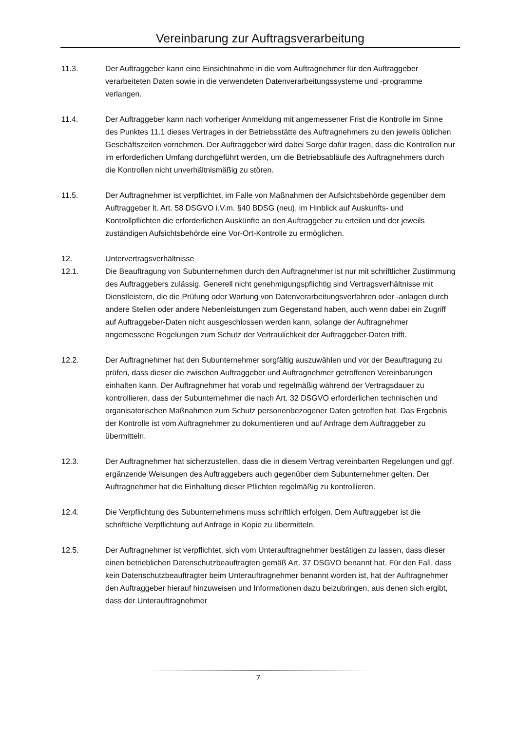Vereinbarung zur Auftragsverarbeitung
11.3. Der Auftraggeber kann eine Einsichtnahme in die vom Auftragnehmer für den Auftraggeber verarbeiteten Daten sowie in die verwendeten Datenverarbeitungssysteme und -programme verlangen.
11.4. Der Auftraggeber kann nach vorheriger Anmeldung mit angemessener Frist die Kontrolle im Sinne des Punktes 11.1 dieses Vertrages in der Betriebsstätte des Auftragnehmers zu den jeweils üblichen Geschäftszeiten vornehmen. Der Auftraggeber wird dabei Sorge dafür tragen, dass die Kontrollen nur im erforderlichen Umfang durchgeführt werden, um die Betriebsabläufe des Auftragnehmers durch die Kontrollen nicht unverhältnismäßig zu stören.
11.5. Der Auftragnehmer ist verpflichtet, im Falle von Maßnahmen der Aufsichtsbehörde gegenüber dem Auftraggeber lt. Art. 58 DSGVO i.V.m. §40 BDSG (neu), im Hinblick auf Auskunfts- und Kontrollpflichten die erforderlichen Auskünfte an den Auftraggeber zu erteilen und der jeweils zuständigen Aufsichtsbehörde eine Vor-Ort-Kontrolle zu ermöglichen.
12. Untervertragsverhältnisse
12.1. Die Beauftragung von Subunternehmen durch den Auftragnehmer ist nur mit schriftlicher Zustimmung des Auftraggebers zulässig. Generell nicht genehmigungspflichtig sind Vertragsverhältnisse mit Dienstleistern, die die Prüfung oder Wartung von Datenverarbeitungsverfahren oder -anlagen durch andere Stellen oder andere Nebenleistungen zum Gegenstand haben, auch wenn dabei ein Zugriff auf Auftraggeber-Daten nicht ausgeschlossen werden kann, solange der Auftragnehmer angemessene Regelungen zum Schutz der Vertraulichkeit der Auftraggeber-Daten trifft.
12.2. Der Auftragnehmer hat den Subunternehmer sorgfältig auszuwählen und vor der Beauftragung zu prüfen, dass dieser die zwischen Auftraggeber und Auftragnehmer getroffenen Vereinbarungen einhalten kann. Der Auftragnehmer hat vorab und regelmäßig während der Vertragsdauer zu kontrollieren, dass der Subunternehmer die nach Art. 32 DSGVO erforderlichen technischen und organisatorischen Maßnahmen zum Schutz personenbezogener Daten getroffen hat. Das Ergebnis der Kontrolle ist vom Auftragnehmer zu dokumentieren und auf Anfrage dem Auftraggeber zu übermitteln.
12.3. Der Auftragnehmer hat sicherzustellen, dass die in diesem Vertrag vereinbarten Regelungen und ggf. ergänzende Weisungen des Auftraggebers auch gegenüber dem Subunternehmer gelten. Der Auftragnehmer hat die Einhaltung dieser Pflichten regelmäßig zu kontrollieren.
12.4. Die Verpflichtung des Subunternehmens muss schriftlich erfolgen. Dem Auftraggeber ist die schriftliche Verpflichtung auf Anfrage in Kopie zu übermitteln.
12.5. Der Auftragnehmer ist verpflichtet, sich vom Unterauftragnehmer bestätigen zu lassen, dass dieser einen betrieblichen Datenschutzbeauftragten gemäß Art. 37 DSGVO benannt hat. Für den Fall, dass kein Datenschutzbeauftragter beim Unterauftragnehmer benannt worden ist, hat der Auftragnehmer den Auftraggeber hierauf hinzuweisen und Informationen dazu beizubringen, aus denen sich ergibt, dass der Unterauftragnehmer
7